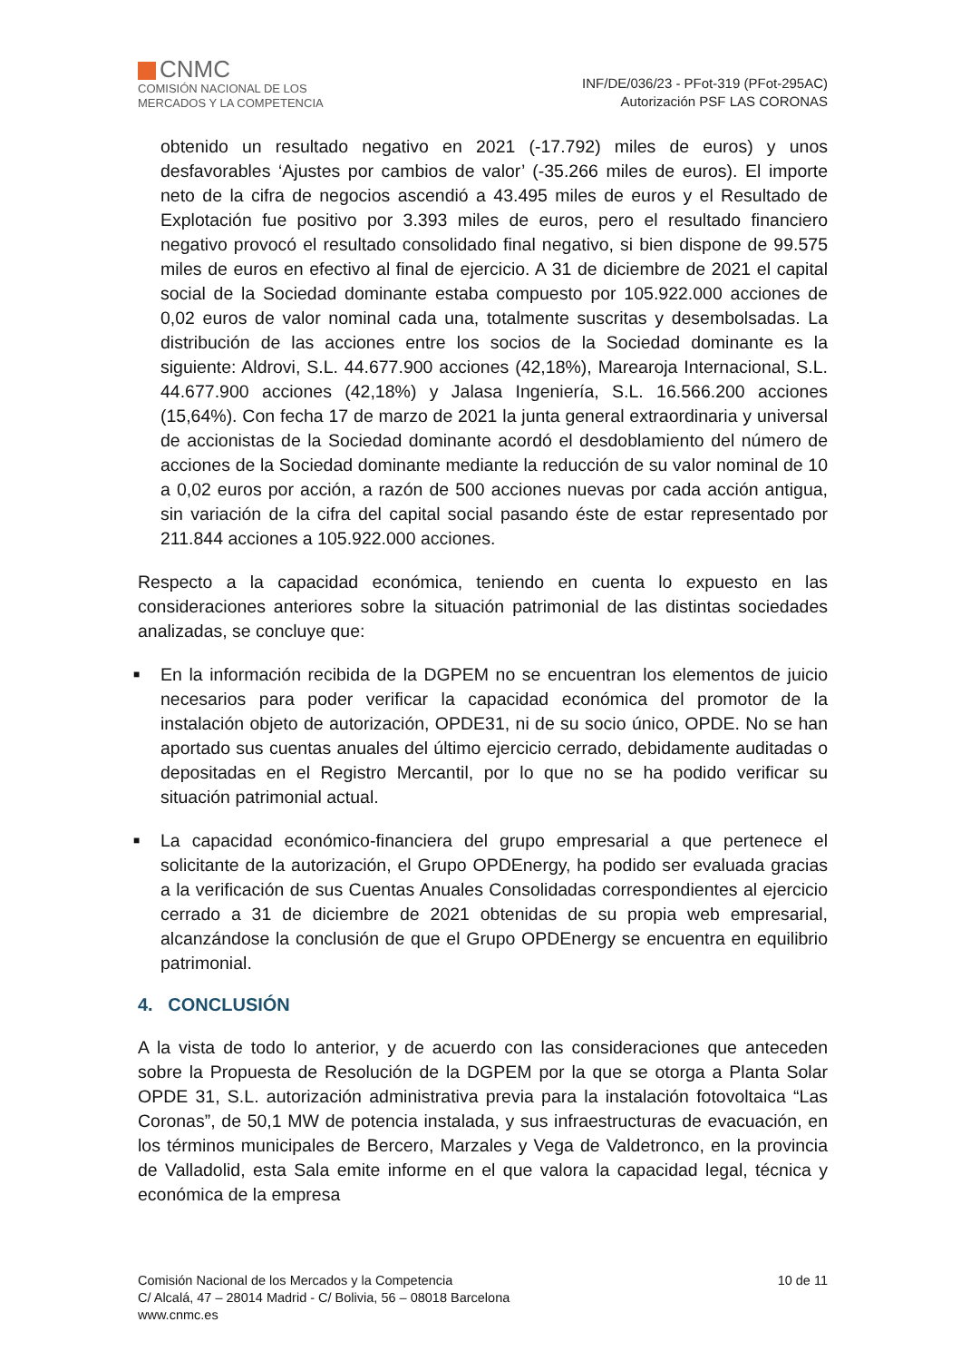CNMC
COMISIÓN NACIONAL DE LOS
MERCADOS Y LA COMPETENCIA
INF/DE/036/23 - PFot-319 (PFot-295AC)
Autorización PSF LAS CORONAS
obtenido un resultado negativo en 2021 (-17.792) miles de euros) y unos desfavorables ‘Ajustes por cambios de valor’ (-35.266 miles de euros). El importe neto de la cifra de negocios ascendió a 43.495 miles de euros y el Resultado de Explotación fue positivo por 3.393 miles de euros, pero el resultado financiero negativo provocó el resultado consolidado final negativo, si bien dispone de 99.575 miles de euros en efectivo al final de ejercicio. A 31 de diciembre de 2021 el capital social de la Sociedad dominante estaba compuesto por 105.922.000 acciones de 0,02 euros de valor nominal cada una, totalmente suscritas y desembolsadas. La distribución de las acciones entre los socios de la Sociedad dominante es la siguiente: Aldrovi, S.L. 44.677.900 acciones (42,18%), Marearoja Internacional, S.L. 44.677.900 acciones (42,18%) y Jalasa Ingeniería, S.L. 16.566.200 acciones (15,64%). Con fecha 17 de marzo de 2021 la junta general extraordinaria y universal de accionistas de la Sociedad dominante acordó el desdoblamiento del número de acciones de la Sociedad dominante mediante la reducción de su valor nominal de 10 a 0,02 euros por acción, a razón de 500 acciones nuevas por cada acción antigua, sin variación de la cifra del capital social pasando éste de estar representado por 211.844 acciones a 105.922.000 acciones.
Respecto a la capacidad económica, teniendo en cuenta lo expuesto en las consideraciones anteriores sobre la situación patrimonial de las distintas sociedades analizadas, se concluye que:
■ En la información recibida de la DGPEM no se encuentran los elementos de juicio necesarios para poder verificar la capacidad económica del promotor de la instalación objeto de autorización, OPDE31, ni de su socio único, OPDE. No se han aportado sus cuentas anuales del último ejercicio cerrado, debidamente auditadas o depositadas en el Registro Mercantil, por lo que no se ha podido verificar su situación patrimonial actual.
■ La capacidad económico-financiera del grupo empresarial a que pertenece el solicitante de la autorización, el Grupo OPDEnergy, ha podido ser evaluada gracias a la verificación de sus Cuentas Anuales Consolidadas correspondientes al ejercicio cerrado a 31 de diciembre de 2021 obtenidas de su propia web empresarial, alcanzándose la conclusión de que el Grupo OPDEnergy se encuentra en equilibrio patrimonial.
4. CONCLUSIÓN
A la vista de todo lo anterior, y de acuerdo con las consideraciones que anteceden sobre la Propuesta de Resolución de la DGPEM por la que se otorga a Planta Solar OPDE 31, S.L. autorización administrativa previa para la instalación fotovoltaica “Las Coronas”, de 50,1 MW de potencia instalada, y sus infraestructuras de evacuación, en los términos municipales de Bercero, Marzales y Vega de Valdetronco, en la provincia de Valladolid, esta Sala emite informe en el que valora la capacidad legal, técnica y económica de la empresa
Comisión Nacional de los Mercados y la Competencia
C/ Alcalá, 47 – 28014 Madrid - C/ Bolivia, 56 – 08018 Barcelona
www.cnmc.es
10 de 11